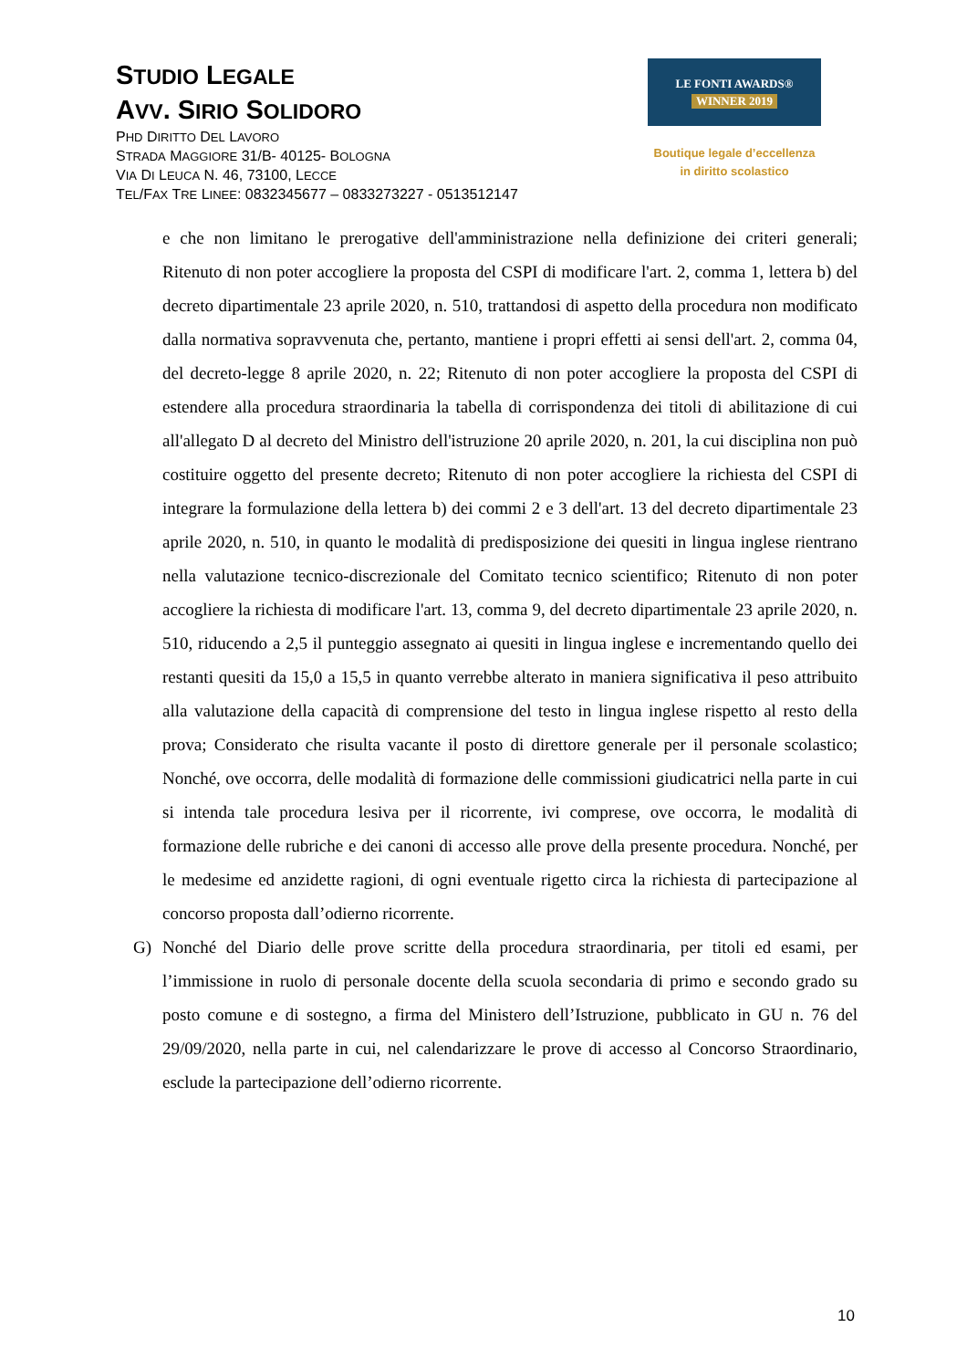STUDIO LEGALE
AVV. SIRIO SOLIDORO
PHD DIRITTO DEL LAVORO
STRADA MAGGIORE 31/B- 40125- BOLOGNA
VIA DI LEUCA N. 46, 73100, LECCE
TEL/FAX TRE LINEE: 0832345677 – 0833273227 - 0513512147
LE FONTI AWARDS®
WINNER 2019
Boutique legale d’eccellenza
in diritto scolastico
e che non limitano le prerogative dell'amministrazione nella definizione dei criteri generali; Ritenuto di non poter accogliere la proposta del CSPI di modificare l'art. 2, comma 1, lettera b) del decreto dipartimentale 23 aprile 2020, n. 510, trattandosi di aspetto della procedura non modificato dalla normativa sopravvenuta che, pertanto, mantiene i propri effetti ai sensi dell'art. 2, comma 04, del decreto-legge 8 aprile 2020, n. 22; Ritenuto di non poter accogliere la proposta del CSPI di estendere alla procedura straordinaria la tabella di corrispondenza dei titoli di abilitazione di cui all'allegato D al decreto del Ministro dell'istruzione 20 aprile 2020, n. 201, la cui disciplina non può costituire oggetto del presente decreto; Ritenuto di non poter accogliere la richiesta del CSPI di integrare la formulazione della lettera b) dei commi 2 e 3 dell'art. 13 del decreto dipartimentale 23 aprile 2020, n. 510, in quanto le modalità di predisposizione dei quesiti in lingua inglese rientrano nella valutazione tecnico-discrezionale del Comitato tecnico scientifico; Ritenuto di non poter accogliere la richiesta di modificare l'art. 13, comma 9, del decreto dipartimentale 23 aprile 2020, n. 510, riducendo a 2,5 il punteggio assegnato ai quesiti in lingua inglese e incrementando quello dei restanti quesiti da 15,0 a 15,5 in quanto verrebbe alterato in maniera significativa il peso attribuito alla valutazione della capacità di comprensione del testo in lingua inglese rispetto al resto della prova; Considerato che risulta vacante il posto di direttore generale per il personale scolastico; Nonché, ove occorra, delle modalità di formazione delle commissioni giudicatrici nella parte in cui si intenda tale procedura lesiva per il ricorrente, ivi comprese, ove occorra, le modalità di formazione delle rubriche e dei canoni di accesso alle prove della presente procedura. Nonché, per le medesime ed anzidette ragioni, di ogni eventuale rigetto circa la richiesta di partecipazione al concorso proposta dall’odierno ricorrente.
G) Nonché del Diario delle prove scritte della procedura straordinaria, per titoli ed esami, per l’immissione in ruolo di personale docente della scuola secondaria di primo e secondo grado su posto comune e di sostegno, a firma del Ministero dell’Istruzione, pubblicato in GU n. 76 del 29/09/2020, nella parte in cui, nel calendarizzare le prove di accesso al Concorso Straordinario, esclude la partecipazione dell’odierno ricorrente.
10